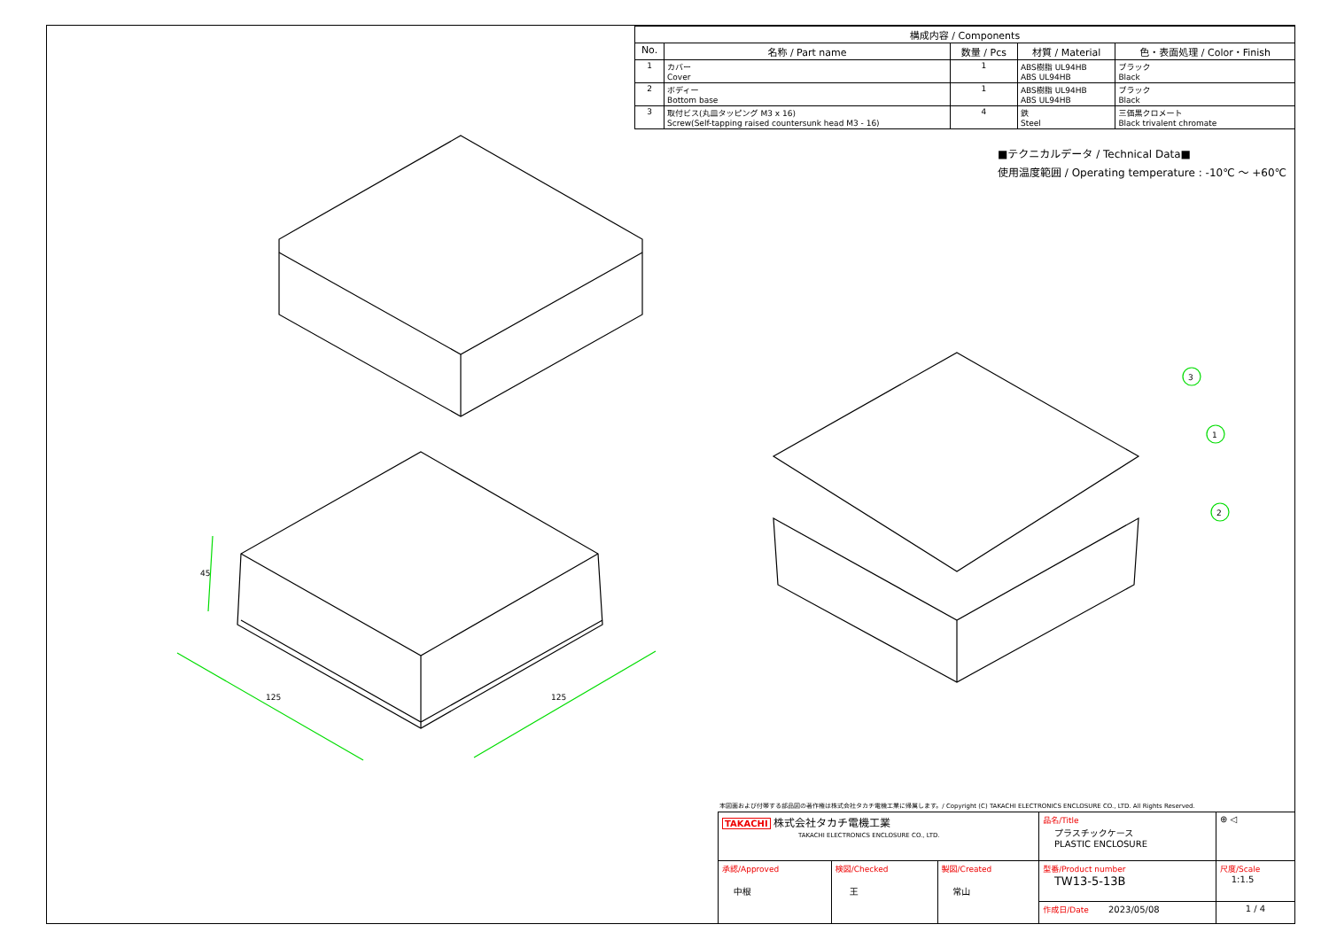| 構成内容 / Components | | | | |
| --- | --- | --- | --- | --- |
| No. | 名称 / Part name | 数量 / Pcs | 材質 / Material | 色・表面処理 / Color・Finish |
| 1 | カバー Cover | 1 | ABS樹脂 UL94HB ABS UL94HB | ブラック Black |
| 2 | ボディー Bottom base | 1 | ABS樹脂 UL94HB ABS UL94HB | ブラック Black |
| 3 | 取付ビス(丸皿タッピング M3 x 16) Screw(Self-tapping raised countersunk head M3 - 16) | 4 | 鉄 Steel | 三価黒クロメート Black trivalent chromate |
■テクニカルデータ / Technical Data■
使用温度範囲 / Operating temperature : -10℃ ～ +60℃
3
1
2
125
125
45
本図面および付帯する部品図の著作権は株式会社タカチ電機工業に帰属します。/ Copyright (C) TAKACHI ELECTRONICS ENCLOSURE CO., LTD. All Rights Reserved.
| TAKACHI 株式会社タカチ電機工業 TAKACHI ELECTRONICS ENCLOSURE CO., LTD. | | | 品名/Title プラスチックケース PLASTIC ENCLOSURE | ⊕ ◁ |
| 承認/Approved 中根 | 検図/Checked 王 | 製図/Created 常山 | 型番/Product number TW13-5-13B | 尺度/Scale 1:1.5 |
| | | | 作成日/Date 2023/05/08 | 1 / 4 |